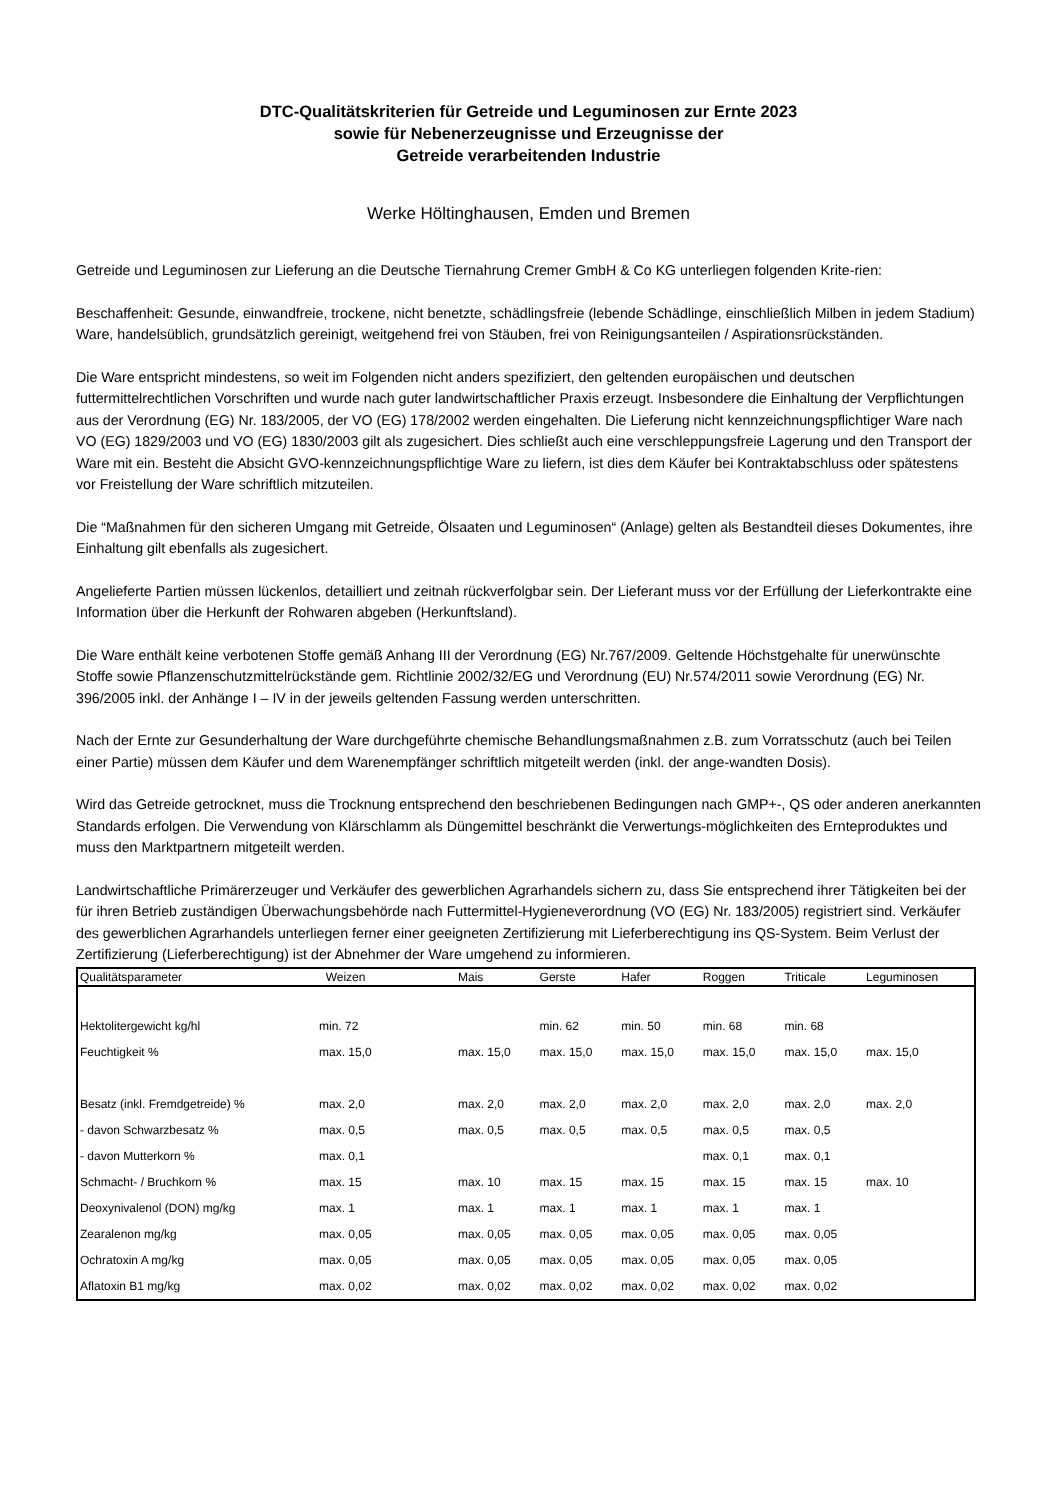DTC-Qualitätskriterien für Getreide und Leguminosen zur Ernte 2023
sowie für Nebenerzeugnisse und Erzeugnisse der
Getreide verarbeitenden Industrie
Werke Höltinghausen, Emden und Bremen
Getreide und Leguminosen zur Lieferung an die Deutsche Tiernahrung Cremer GmbH & Co KG unterliegen folgenden Krite-rien:
Beschaffenheit: Gesunde, einwandfreie, trockene, nicht benetzte, schädlingsfreie (lebende Schädlinge, einschließlich Milben in jedem Stadium) Ware, handelsüblich, grundsätzlich gereinigt, weitgehend frei von Stäuben, frei von Reinigungsanteilen / Aspirationsrückständen.
Die Ware entspricht mindestens, so weit im Folgenden nicht anders spezifiziert, den geltenden europäischen und deutschen futtermittelrechtlichen Vorschriften und wurde nach guter landwirtschaftlicher Praxis erzeugt. Insbesondere die Einhaltung der Verpflichtungen aus der Verordnung (EG) Nr. 183/2005, der VO (EG) 178/2002 werden eingehalten. Die Lieferung nicht kennzeichnungspflichtiger Ware nach VO (EG) 1829/2003 und VO (EG) 1830/2003 gilt als zugesichert. Dies schließt auch eine verschleppungsfreie Lagerung und den Transport der Ware mit ein. Besteht die Absicht GVO-kennzeichnungspflichtige Ware zu liefern, ist dies dem Käufer bei Kontraktabschluss oder spätestens vor Freistellung der Ware schriftlich mitzuteilen.
Die “Maßnahmen für den sicheren Umgang mit Getreide, Ölsaaten und Leguminosen“ (Anlage) gelten als Bestandteil dieses Dokumentes, ihre Einhaltung gilt ebenfalls als zugesichert.
Angelieferte Partien müssen lückenlos, detailliert und zeitnah rückverfolgbar sein. Der Lieferant muss vor der Erfüllung der Lieferkontrakte eine Information über die Herkunft der Rohwaren abgeben (Herkunftsland).
Die Ware enthält keine verbotenen Stoffe gemäß Anhang III der Verordnung (EG) Nr.767/2009. Geltende Höchstgehalte für unerwünschte Stoffe sowie Pflanzenschutzmittelrückstände gem. Richtlinie 2002/32/EG und Verordnung (EU) Nr.574/2011 sowie Verordnung (EG) Nr. 396/2005 inkl. der Anhänge I – IV in der jeweils geltenden Fassung werden unterschritten.
Nach der Ernte zur Gesunderhaltung der Ware durchgeführte chemische Behandlungsmaßnahmen z.B. zum Vorratsschutz (auch bei Teilen einer Partie) müssen dem Käufer und dem Warenempfänger schriftlich mitgeteilt werden (inkl. der ange-wandten Dosis).
Wird das Getreide getrocknet, muss die Trocknung entsprechend den beschriebenen Bedingungen nach GMP+-, QS oder anderen anerkannten Standards erfolgen. Die Verwendung von Klärschlamm als Düngemittel beschränkt die Verwertungs-möglichkeiten des Ernteproduktes und muss den Marktpartnern mitgeteilt werden.
Landwirtschaftliche Primärerzeuger und Verkäufer des gewerblichen Agrarhandels sichern zu, dass Sie entsprechend ihrer Tätigkeiten bei der für ihren Betrieb zuständigen Überwachungsbehörde nach Futtermittel-Hygieneverordnung (VO (EG) Nr. 183/2005) registriert sind. Verkäufer des gewerblichen Agrarhandels unterliegen ferner einer geeigneten Zertifizierung mit Lieferberechtigung ins QS-System. Beim Verlust der Zertifizierung (Lieferberechtigung) ist der Abnehmer der Ware umgehend zu informieren.
| Qualitätsparameter | Weizen | Mais | Gerste | Hafer | Roggen | Triticale | Leguminosen |
| --- | --- | --- | --- | --- | --- | --- | --- |
| Hektolitergewicht kg/hl | min. 72 | | min. 62 | min. 50 | min. 68 | min. 68 | |
| Feuchtigkeit % | max. 15,0 | max. 15,0 | max. 15,0 | max. 15,0 | max. 15,0 | max. 15,0 | max. 15,0 |
| Besatz (inkl. Fremdgetreide) % | max. 2,0 | max. 2,0 | max. 2,0 | max. 2,0 | max. 2,0 | max. 2,0 | max. 2,0 |
| - davon Schwarzbesatz % | max. 0,5 | max. 0,5 | max. 0,5 | max. 0,5 | max. 0,5 | max. 0,5 | |
| - davon Mutterkorn % | max. 0,1 | | | | max. 0,1 | max. 0,1 | |
| Schmacht- / Bruchkorn % | max. 15 | max. 10 | max. 15 | max. 15 | max. 15 | max. 15 | max. 10 |
| Deoxynivalenol (DON) mg/kg | max. 1 | max. 1 | max. 1 | max. 1 | max. 1 | max. 1 | |
| Zearalenon mg/kg | max. 0,05 | max. 0,05 | max. 0,05 | max. 0,05 | max. 0,05 | max. 0,05 | |
| Ochratoxin A mg/kg | max. 0,05 | max. 0,05 | max. 0,05 | max. 0,05 | max. 0,05 | max. 0,05 | |
| Aflatoxin B1 mg/kg | max. 0,02 | max. 0,02 | max. 0,02 | max. 0,02 | max. 0,02 | max. 0,02 | |